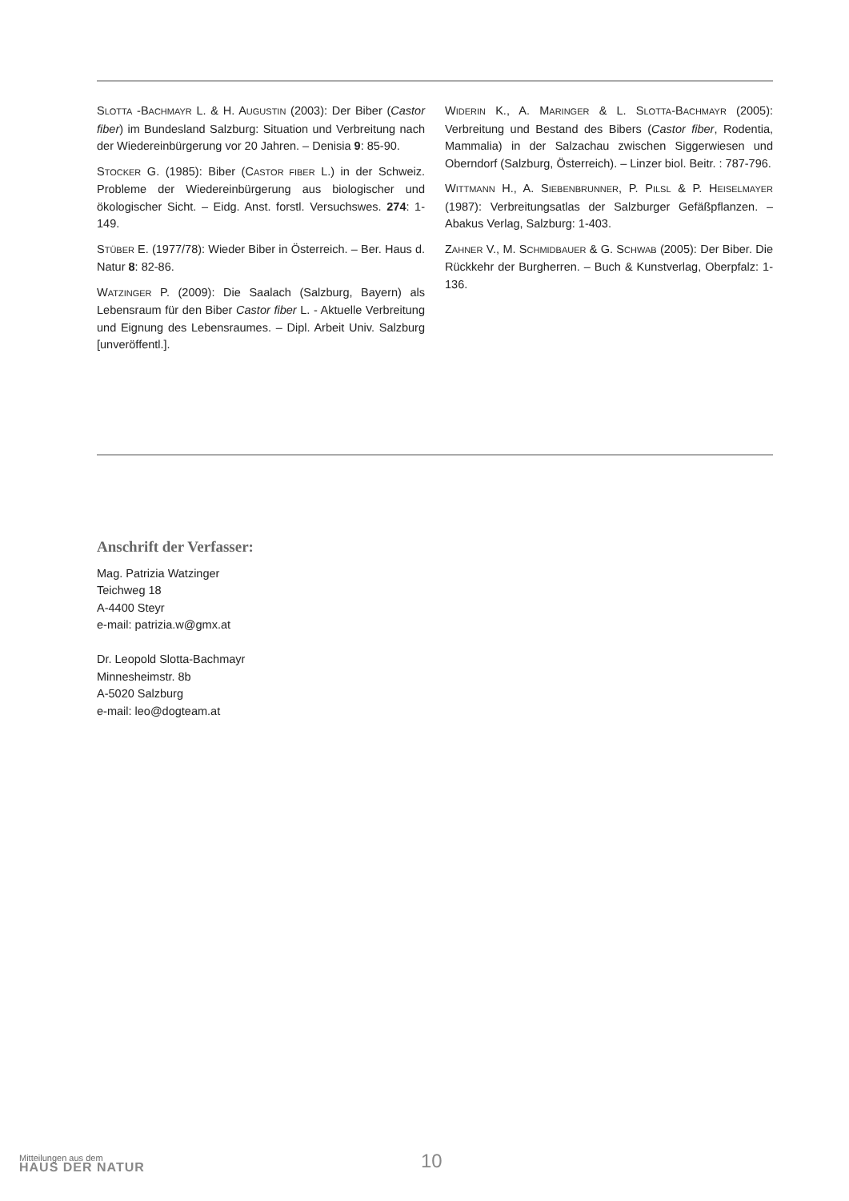SLOTTA -BACHMAYR L. & H. AUGUSTIN (2003): Der Biber (Castor fiber) im Bundesland Salzburg: Situation und Verbreitung nach der Wiedereinbürgerung vor 20 Jahren. – Denisia 9: 85-90.
STOCKER G. (1985): Biber (CASTOR FIBER L.) in der Schweiz. Probleme der Wiedereinbürgerung aus biologischer und ökologischer Sicht. – Eidg. Anst. forstl. Versuchswes. 274: 1-149.
STÜBER E. (1977/78): Wieder Biber in Österreich. – Ber. Haus d. Natur 8: 82-86.
WATZINGER P. (2009): Die Saalach (Salzburg, Bayern) als Lebensraum für den Biber Castor fiber L. - Aktuelle Verbreitung und Eignung des Lebensraumes. – Dipl. Arbeit Univ. Salzburg [unveröffentl.].
WIDERIN K., A. MARINGER & L. SLOTTA-BACHMAYR (2005): Verbreitung und Bestand des Bibers (Castor fiber, Rodentia, Mammalia) in der Salzachau zwischen Siggerwiesen und Oberndorf (Salzburg, Österreich). – Linzer biol. Beitr. : 787-796.
WITTMANN H., A. SIEBENBRUNNER, P. PILSL & P. HEISELMAYER (1987): Verbreitungsatlas der Salzburger Gefäßpflanzen. – Abakus Verlag, Salzburg: 1-403.
ZAHNER V., M. SCHMIDBAUER & G. SCHWAB (2005): Der Biber. Die Rückkehr der Burgherren. – Buch & Kunstverlag, Oberpfalz: 1-136.
Anschrift der Verfasser:
Mag. Patrizia Watzinger
Teichweg 18
A-4400 Steyr
e-mail: patrizia.w@gmx.at
Dr. Leopold Slotta-Bachmayr
Minnesheimstr. 8b
A-5020 Salzburg
e-mail: leo@dogteam.at
Mitteilungen aus dem
HAUS DER NATUR
10